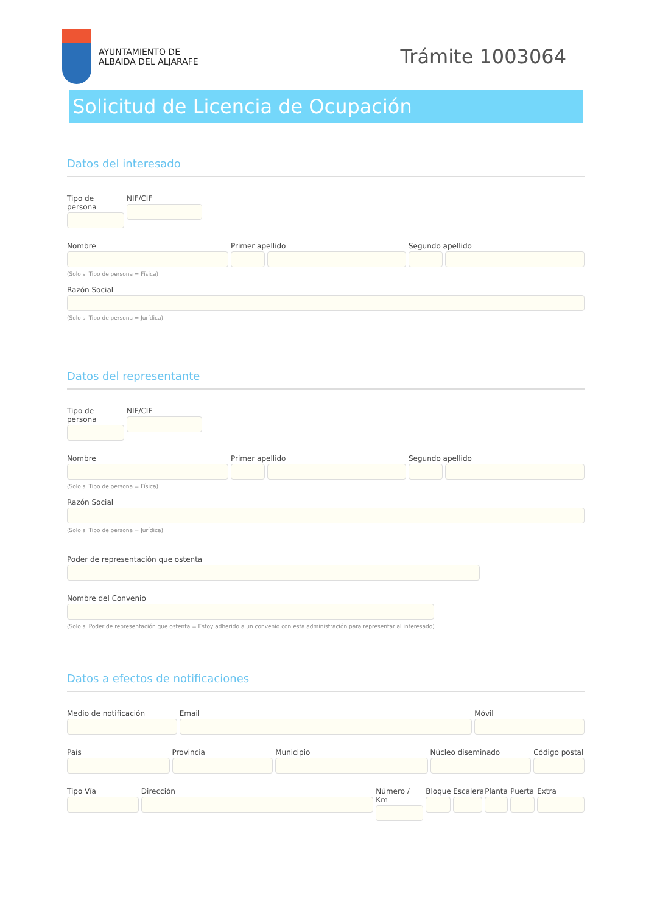AYUNTAMIENTO DE
ALBAIDA DEL ALJARAFE
Trámite 1003064
Solicitud de Licencia de Ocupación
Datos del interesado
Tipo de persona
NIF/CIF
Nombre Primer apellido Segundo apellido
(Solo si Tipo de persona = Física)
Razón Social
(Solo si Tipo de persona = Jurídica)
Datos del representante
Tipo de persona
NIF/CIF
Nombre Primer apellido Segundo apellido
(Solo si Tipo de persona = Física)
Razón Social
(Solo si Tipo de persona = Jurídica)
Poder de representación que ostenta
Nombre del Convenio
(Solo si Poder de representación que ostenta = Estoy adherido a un convenio con esta administración para representar al interesado)
Datos a efectos de notificaciones
Medio de notificación Email Móvil
País Provincia Municipio Núcleo diseminado Código postal
Tipo Vía Dirección Número / Km
Bloque
Escalera
Planta
Puerta
Extra